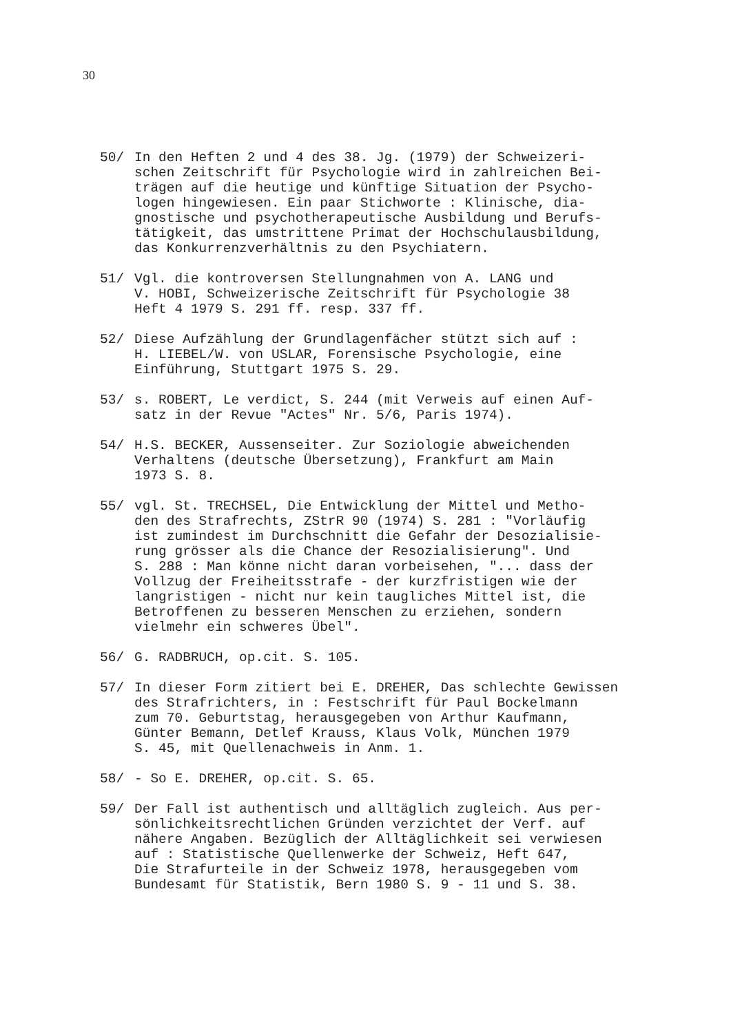30
50/ In den Heften 2 und 4 des 38. Jg. (1979) der Schweizeri- schen Zeitschrift für Psychologie wird in zahlreichen Bei- trägen auf die heutige und künftige Situation der Psycho- logen hingewiesen. Ein paar Stichworte : Klinische, dia- gnostische und psychotherapeutische Ausbildung und Berufs- tätigkeit, das umstrittene Primat der Hochschulausbildung, das Konkurrenzverhältnis zu den Psychiatern.
51/ Vgl. die kontroversen Stellungnahmen von A. LANG und V. HOBI, Schweizerische Zeitschrift für Psychologie 38 Heft 4 1979 S. 291 ff. resp. 337 ff.
52/ Diese Aufzählung der Grundlagenfächer stützt sich auf : H. LIEBEL/W. von USLAR, Forensische Psychologie, eine Einführung, Stuttgart 1975 S. 29.
53/ s. ROBERT, Le verdict, S. 244 (mit Verweis auf einen Auf- satz in der Revue "Actes" Nr. 5/6, Paris 1974).
54/ H.S. BECKER, Aussenseiter. Zur Soziologie abweichenden Verhaltens (deutsche Übersetzung), Frankfurt am Main 1973 S. 8.
55/ vgl. St. TRECHSEL, Die Entwicklung der Mittel und Metho- den des Strafrechts, ZStrR 90 (1974) S. 281 : "Vorläufig ist zumindest im Durchschnitt die Gefahr der Desozialisie- rung grösser als die Chance der Resozialisierung". Und S. 288 : Man könne nicht daran vorbeisehen, "... dass der Vollzug der Freiheitsstrafe - der kurzfristigen wie der langristigen - nicht nur kein taugliches Mittel ist, die Betroffenen zu besseren Menschen zu erziehen, sondern vielmehr ein schweres Übel".
56/ G. RADBRUCH, op.cit. S. 105.
57/ In dieser Form zitiert bei E. DREHER, Das schlechte Gewissen des Strafrichters, in : Festschrift für Paul Bockelmann zum 70. Geburtstag, herausgegeben von Arthur Kaufmann, Günter Bemann, Detlef Krauss, Klaus Volk, München 1979 S. 45, mit Quellenachweis in Anm. 1.
58/ - So E. DREHER, op.cit. S. 65.
59/ Der Fall ist authentisch und alltäglich zugleich. Aus per- sönlichkeitsrechtlichen Gründen verzichtet der Verf. auf nähere Angaben. Bezüglich der Alltäglichkeit sei verwiesen auf : Statistische Quellenwerke der Schweiz, Heft 647, Die Strafurteile in der Schweiz 1978, herausgegeben vom Bundesamt für Statistik, Bern 1980 S. 9 - 11 und S. 38.